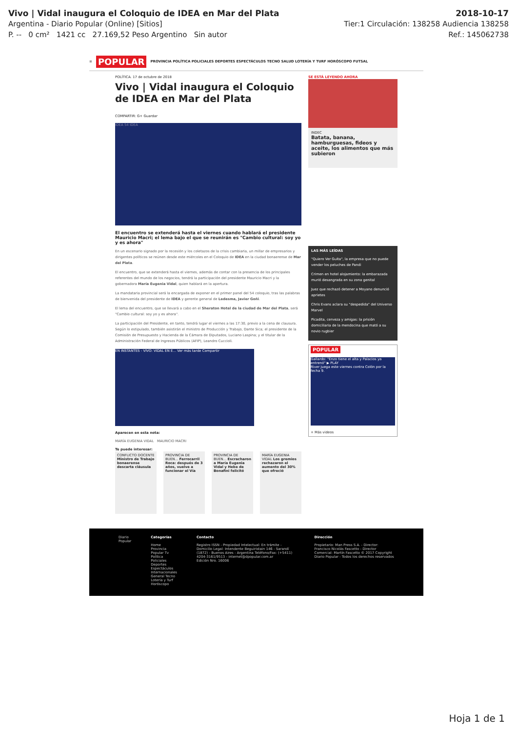Vivo | Vidal inaugura el Coloquio de IDEA en Mar del Plata 2018-10-17
Argentina - Diario Popular (Online) [Sitios] Tier:1 Circulación: 138258 Audiencia 138258
P. -- 0 cm² 1421 cc 27.169,52 Peso Argentino Sin autor Ref.: 145062738
≡ POPULAR PROVINCIA POLÍTICA POLICIALES DEPORTES ESPECTÁCULOS TECNO SALUD LOTERÍA Y TURF HORÓSCOPO FUTSAL
POLÍTICA. 17 de octubre de 2018
Vivo | Vidal inaugura el Coloquio de IDEA en Mar del Plata
COMPARTIR: G+ Guardar
IDEA 54 IDEA
El encuentro se extenderá hasta el viernes cuando hablará el presidente Mauricio Macri; el lema bajo el que se reunirán es "Cambio cultural: soy yo y es ahora"
En un escenario signado por la recesión y los coletazos de la crisis cambiaria, un millar de empresarios y dirigentes políticos se reúnen desde este miércoles en el Coloquio de IDEA en la ciudad bonaerense de Mar del Plata.
El encuentro, que se extenderá hasta el viernes, además de contar con la presencia de los principales referentes del mundo de los negocios, tendrá la participación del presidente Mauricio Macri y la gobernadora María Eugenia Vidal, quien hablará en la apertura.
La mandataria provincial será la encargada de exponer en el primer panel del 54 coloquio, tras las palabras de bienvenida del presidente de IDEA y gerente general de Ledesma, Javier Goñi.
El lema del encuentro, que se llevará a cabo en el Sheraton Hotel de la ciudad de Mar del Plata, será "Cambio cultural: soy yo y es ahora".
La participación del Presidente, en tanto, tendrá lugar el viernes a las 17:30, previo a la cena de clausura. Según lo estipulado, también asistirán el ministro de Producción y Trabajo, Dante Sica; el presidente de la Comisión de Presupuesto y Hacienda de la Cámara de Diputados, Luciano Laspina; y el titular de la Administración Federal de Ingresos Públicos (AFIP), Leandro Cuccioli.
EN INSTANTES - VIVO: VIDAL EN E... Ver más tarde Compartir
Aparecen en esta nota:
MARÍA EUGENIA VIDAL MAURICIO MACRI
Te puede interesar:
CONFLICTO DOCENTE Ministro de Trabajo bonaerense descarta cláusula
PROVINCIA DE BUEN... Ferrocarril Roca: después de 3 años, vuelve a funcionar el Vía
PROVINCIA DE BUEN... Escracharon a María Eugenia Vidal y Hebe de Bonafini felicitó
MARÍA EUGENIA VIDAL Los gremios rechazaron el aumento del 30% que ofreció
SE ESTÁ LEYENDO AHORA
INDEC
Batata, banana, hamburguesas, fideos y aceite, los alimentos que más subieron
LAS MÁS LEÍDAS
"Quiero Ver Guita", la empresa que no puede vender los peluches de Pandi
Crimen en hotel alojamiento: la embarazada murió desangrada en su zona genital
Juez que rechazó detener a Moyano denunció aprietes
Chris Evans aclara su "despedida" del Universo Marvel
Picadita, cerveza y amigas: la prisión domiciliaria de la mendocina que mató a su novio rugbier
POPULAR
Gallardo: "Enzo tiene el alta y Palacios ya entrenó" ▶ PLAY
River juega este viernes contra Colón por la fecha 9.
+ Más videos
Diario Popular Categorías
Home Provincia
Popular Tv Política
Policiales Deportes
Espectáculos Internacionales
General Tecno
Lotería y Turf Horóscopo
Contacto
Registro ISSN - Propiedad Intelectual: En trámite - Domicilio Legal: Intendente Beguiristain 146 - Sarandí (1872) - Buenos Aires - Argentina Teléfono/Fax: (+5411) 4204-3161/9513 - internet@dpopular.com.ar
Edición Nro. 16006
Dirección
Propietario: Man Press S.A. - Director: Francisco Nicolás Fascetto - Director Comercial: Martín Fascetto © 2017 Copyright Diario Popular - Todos los derechos reservados
Hoja 1 de 1